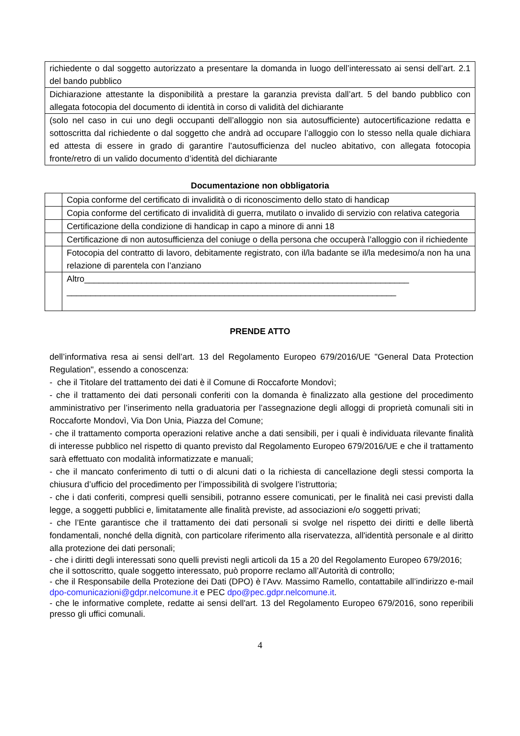| richiedente o dal soggetto autorizzato a presentare la domanda in luogo dell’interessato ai sensi dell’art. 2.1 del bando pubblico |
| Dichiarazione attestante la disponibilità a prestare la garanzia prevista dall’art. 5 del bando pubblico con allegata fotocopia del documento di identità in corso di validità del dichiarante |
| (solo nel caso in cui uno degli occupanti dell’alloggio non sia autosufficiente) autocertificazione redatta e sottoscritta dal richiedente o dal soggetto che andrà ad occupare l’alloggio con lo stesso nella quale dichiara ed attesta di essere in grado di garantire l’autosufficienza del nucleo abitativo, con allegata fotocopia fronte/retro di un valido documento d’identità del dichiarante |
Documentazione non obbligatoria
| | Copia conforme del certificato di invalidità o di riconoscimento dello stato di handicap |
| | Copia conforme del certificato di invalidità di guerra, mutilato o invalido di servizio con relativa categoria |
| | Certificazione della condizione di handicap in capo a minore di anni 18 |
| | Certificazione di non autosufficienza del coniuge o della persona che occuperà l’alloggio con il richiedente |
| | Fotocopia del contratto di lavoro, debitamente registrato, con il/la badante se il/la medesimo/a non ha una relazione di parentela con l’anziano |
| | Altro____________________________________________________________________ _____________________________________________________________________ |
PRENDE ATTO
dell’informativa resa ai sensi dell’art. 13 del Regolamento Europeo 679/2016/UE "General Data Protection Regulation", essendo a conoscenza:
- che il Titolare del trattamento dei dati è il Comune di Roccaforte Mondovì;
- che il trattamento dei dati personali conferiti con la domanda è finalizzato alla gestione del procedimento amministrativo per l’inserimento nella graduatoria per l’assegnazione degli alloggi di proprietà comunali siti in Roccaforte Mondovì, Via Don Unia, Piazza del Comune;
- che il trattamento comporta operazioni relative anche a dati sensibili, per i quali è individuata rilevante finalità di interesse pubblico nel rispetto di quanto previsto dal Regolamento Europeo 679/2016/UE e che il trattamento sarà effettuato con modalità informatizzate e manuali;
- che il mancato conferimento di tutti o di alcuni dati o la richiesta di cancellazione degli stessi comporta la chiusura d’ufficio del procedimento per l’impossibilità di svolgere l’istruttoria;
- che i dati conferiti, compresi quelli sensibili, potranno essere comunicati, per le finalità nei casi previsti dalla legge, a soggetti pubblici e, limitatamente alle finalità previste, ad associazioni e/o soggetti privati;
- che l’Ente garantisce che il trattamento dei dati personali si svolge nel rispetto dei diritti e delle libertà fondamentali, nonché della dignità, con particolare riferimento alla riservatezza, all'identità personale e al diritto alla protezione dei dati personali;
- che i diritti degli interessati sono quelli previsti negli articoli da 15 a 20 del Regolamento Europeo 679/2016;
che il sottoscritto, quale soggetto interessato, può proporre reclamo all’Autorità di controllo;
- che il Responsabile della Protezione dei Dati (DPO) è l’Avv. Massimo Ramello, contattabile all’indirizzo e-mail dpo-comunicazioni@gdpr.nelcomune.it e PEC dpo@pec.gdpr.nelcomune.it.
- che le informative complete, redatte ai sensi dell'art. 13 del Regolamento Europeo 679/2016, sono reperibili presso gli uffici comunali.
4